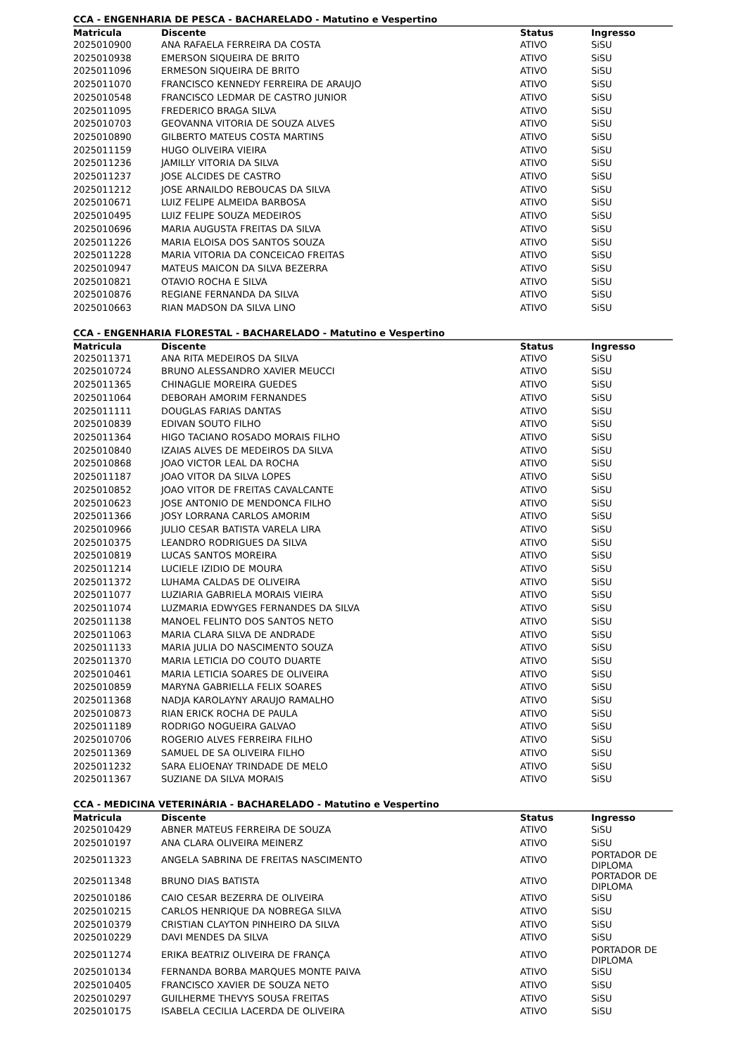CCA - ENGENHARIA DE PESCA - BACHARELADO - Matutino e Vespertino
| Matricula | Discente | Status | Ingresso |
| --- | --- | --- | --- |
| 2025010900 | ANA RAFAELA FERREIRA DA COSTA | ATIVO | SiSU |
| 2025010938 | EMERSON SIQUEIRA DE BRITO | ATIVO | SiSU |
| 2025011096 | ERMESON SIQUEIRA DE BRITO | ATIVO | SiSU |
| 2025011070 | FRANCISCO KENNEDY FERREIRA DE ARAUJO | ATIVO | SiSU |
| 2025010548 | FRANCISCO LEDMAR DE CASTRO JUNIOR | ATIVO | SiSU |
| 2025011095 | FREDERICO BRAGA SILVA | ATIVO | SiSU |
| 2025010703 | GEOVANNA VITORIA DE SOUZA ALVES | ATIVO | SiSU |
| 2025010890 | GILBERTO MATEUS COSTA MARTINS | ATIVO | SiSU |
| 2025011159 | HUGO OLIVEIRA VIEIRA | ATIVO | SiSU |
| 2025011236 | JAMILLY VITORIA DA SILVA | ATIVO | SiSU |
| 2025011237 | JOSE ALCIDES DE CASTRO | ATIVO | SiSU |
| 2025011212 | JOSE ARNAILDO REBOUCAS DA SILVA | ATIVO | SiSU |
| 2025010671 | LUIZ FELIPE ALMEIDA BARBOSA | ATIVO | SiSU |
| 2025010495 | LUIZ FELIPE SOUZA MEDEIROS | ATIVO | SiSU |
| 2025010696 | MARIA AUGUSTA FREITAS DA SILVA | ATIVO | SiSU |
| 2025011226 | MARIA ELOISA DOS SANTOS SOUZA | ATIVO | SiSU |
| 2025011228 | MARIA VITORIA DA CONCEICAO FREITAS | ATIVO | SiSU |
| 2025010947 | MATEUS MAICON DA SILVA BEZERRA | ATIVO | SiSU |
| 2025010821 | OTAVIO ROCHA E SILVA | ATIVO | SiSU |
| 2025010876 | REGIANE FERNANDA DA SILVA | ATIVO | SiSU |
| 2025010663 | RIAN MADSON DA SILVA LINO | ATIVO | SiSU |
CCA - ENGENHARIA FLORESTAL - BACHARELADO - Matutino e Vespertino
| Matricula | Discente | Status | Ingresso |
| --- | --- | --- | --- |
| 2025011371 | ANA RITA MEDEIROS DA SILVA | ATIVO | SiSU |
| 2025010724 | BRUNO ALESSANDRO XAVIER MEUCCI | ATIVO | SiSU |
| 2025011365 | CHINAGLIE MOREIRA GUEDES | ATIVO | SiSU |
| 2025011064 | DEBORAH AMORIM FERNANDES | ATIVO | SiSU |
| 2025011111 | DOUGLAS FARIAS DANTAS | ATIVO | SiSU |
| 2025010839 | EDIVAN SOUTO FILHO | ATIVO | SiSU |
| 2025011364 | HIGO TACIANO ROSADO MORAIS FILHO | ATIVO | SiSU |
| 2025010840 | IZAIAS ALVES DE MEDEIROS DA SILVA | ATIVO | SiSU |
| 2025010868 | JOAO VICTOR LEAL DA ROCHA | ATIVO | SiSU |
| 2025011187 | JOAO VITOR DA SILVA LOPES | ATIVO | SiSU |
| 2025010852 | JOAO VITOR DE FREITAS CAVALCANTE | ATIVO | SiSU |
| 2025010623 | JOSE ANTONIO DE MENDONCA FILHO | ATIVO | SiSU |
| 2025011366 | JOSY LORRANA CARLOS AMORIM | ATIVO | SiSU |
| 2025010966 | JULIO CESAR BATISTA VARELA LIRA | ATIVO | SiSU |
| 2025010375 | LEANDRO RODRIGUES DA SILVA | ATIVO | SiSU |
| 2025010819 | LUCAS SANTOS MOREIRA | ATIVO | SiSU |
| 2025011214 | LUCIELE IZIDIO DE MOURA | ATIVO | SiSU |
| 2025011372 | LUHAMA CALDAS DE OLIVEIRA | ATIVO | SiSU |
| 2025011077 | LUZIARIA GABRIELA MORAIS VIEIRA | ATIVO | SiSU |
| 2025011074 | LUZMARIA EDWYGES FERNANDES DA SILVA | ATIVO | SiSU |
| 2025011138 | MANOEL FELINTO DOS SANTOS NETO | ATIVO | SiSU |
| 2025011063 | MARIA CLARA SILVA DE ANDRADE | ATIVO | SiSU |
| 2025011133 | MARIA JULIA DO NASCIMENTO SOUZA | ATIVO | SiSU |
| 2025011370 | MARIA LETICIA DO COUTO DUARTE | ATIVO | SiSU |
| 2025010461 | MARIA LETICIA SOARES DE OLIVEIRA | ATIVO | SiSU |
| 2025010859 | MARYNA GABRIELLA FELIX SOARES | ATIVO | SiSU |
| 2025011368 | NADJA KAROLAYNY ARAUJO RAMALHO | ATIVO | SiSU |
| 2025010873 | RIAN ERICK ROCHA DE PAULA | ATIVO | SiSU |
| 2025011189 | RODRIGO NOGUEIRA GALVAO | ATIVO | SiSU |
| 2025010706 | ROGERIO ALVES FERREIRA FILHO | ATIVO | SiSU |
| 2025011369 | SAMUEL DE SA OLIVEIRA FILHO | ATIVO | SiSU |
| 2025011232 | SARA ELIOENAY TRINDADE DE MELO | ATIVO | SiSU |
| 2025011367 | SUZIANE DA SILVA MORAIS | ATIVO | SiSU |
CCA - MEDICINA VETERINÁRIA - BACHARELADO - Matutino e Vespertino
| Matricula | Discente | Status | Ingresso |
| --- | --- | --- | --- |
| 2025010429 | ABNER MATEUS FERREIRA DE SOUZA | ATIVO | SiSU |
| 2025010197 | ANA CLARA OLIVEIRA MEINERZ | ATIVO | SiSU |
| 2025011323 | ANGELA SABRINA DE FREITAS NASCIMENTO | ATIVO | PORTADOR DE DIPLOMA |
| 2025011348 | BRUNO DIAS BATISTA | ATIVO | PORTADOR DE DIPLOMA |
| 2025010186 | CAIO CESAR BEZERRA DE OLIVEIRA | ATIVO | SiSU |
| 2025010215 | CARLOS HENRIQUE DA NOBREGA SILVA | ATIVO | SiSU |
| 2025010379 | CRISTIAN CLAYTON PINHEIRO DA SILVA | ATIVO | SiSU |
| 2025010229 | DAVI MENDES DA SILVA | ATIVO | SiSU |
| 2025011274 | ERIKA BEATRIZ OLIVEIRA DE FRANÇA | ATIVO | PORTADOR DE DIPLOMA |
| 2025010134 | FERNANDA BORBA MARQUES MONTE PAIVA | ATIVO | SiSU |
| 2025010405 | FRANCISCO XAVIER DE SOUZA NETO | ATIVO | SiSU |
| 2025010297 | GUILHERME THEVYS SOUSA FREITAS | ATIVO | SiSU |
| 2025010175 | ISABELA CECILIA LACERDA DE OLIVEIRA | ATIVO | SiSU |